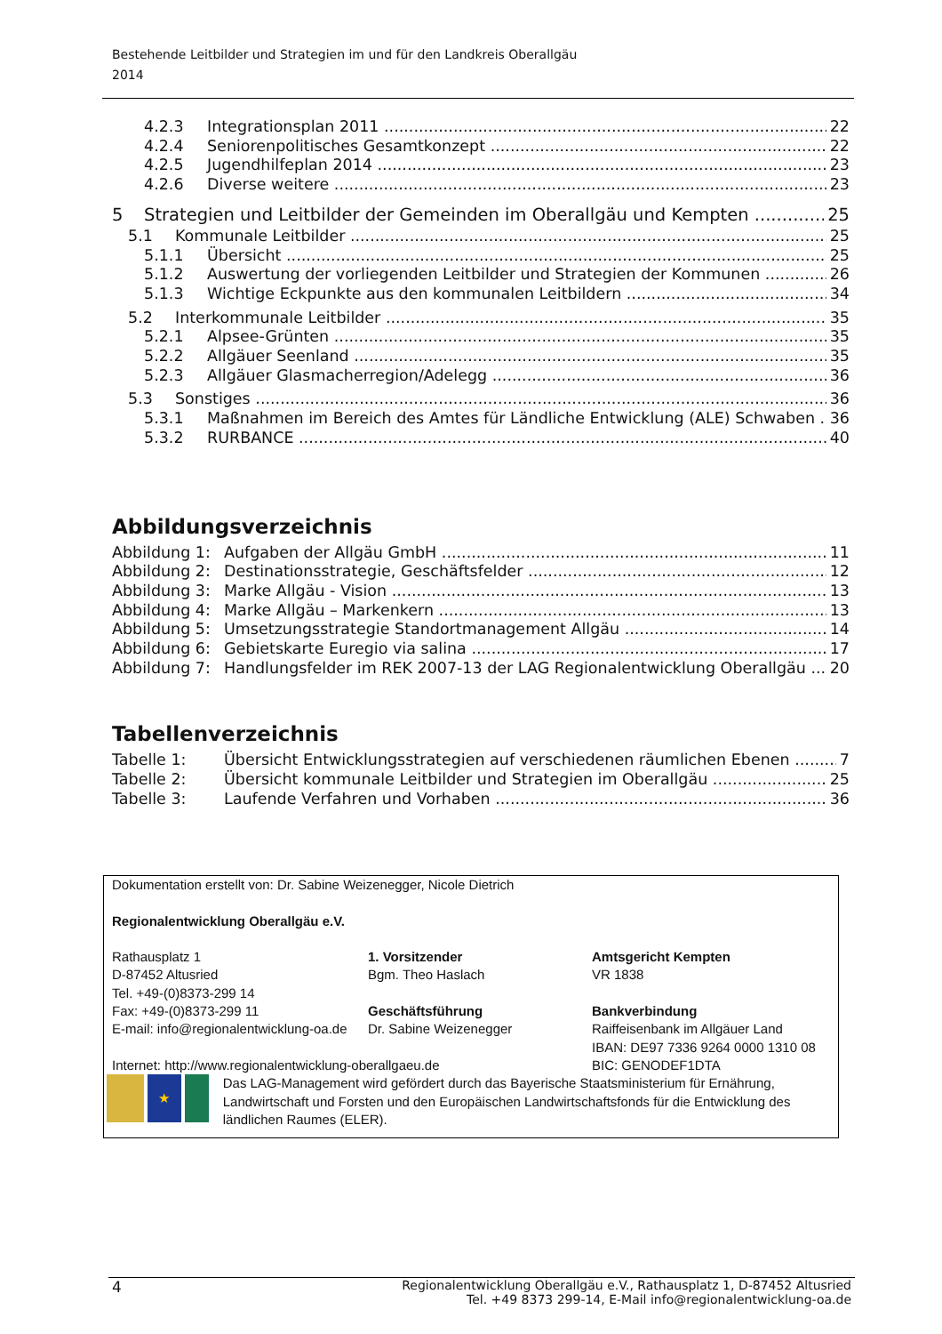Bestehende Leitbilder und Strategien im und für den Landkreis Oberallgäu
2014
4.2.3 Integrationsplan 2011 22
4.2.4 Seniorenpolitisches Gesamtkonzept 22
4.2.5 Jugendhilfeplan 2014 23
4.2.6 Diverse weitere 23
5 Strategien und Leitbilder der Gemeinden im Oberallgäu und Kempten 25
5.1 Kommunale Leitbilder 25
5.1.1 Übersicht 25
5.1.2 Auswertung der vorliegenden Leitbilder und Strategien der Kommunen 26
5.1.3 Wichtige Eckpunkte aus den kommunalen Leitbildern 34
5.2 Interkommunale Leitbilder 35
5.2.1 Alpsee-Grünten 35
5.2.2 Allgäuer Seenland 35
5.2.3 Allgäuer Glasmacherregion/Adelegg 36
5.3 Sonstiges 36
5.3.1 Maßnahmen im Bereich des Amtes für Ländliche Entwicklung (ALE) Schwaben 36
5.3.2 RURBANCE 40
Abbildungsverzeichnis
Abbildung 1: Aufgaben der Allgäu GmbH 11
Abbildung 2: Destinationsstrategie, Geschäftsfelder 12
Abbildung 3: Marke Allgäu - Vision 13
Abbildung 4: Marke Allgäu – Markenkern 13
Abbildung 5: Umsetzungsstrategie Standortmanagement Allgäu 14
Abbildung 6: Gebietskarte Euregio via salina 17
Abbildung 7: Handlungsfelder im REK 2007-13 der LAG Regionalentwicklung Oberallgäu 20
Tabellenverzeichnis
Tabelle 1: Übersicht Entwicklungsstrategien auf verschiedenen räumlichen Ebenen 7
Tabelle 2: Übersicht kommunale Leitbilder und Strategien im Oberallgäu 25
Tabelle 3: Laufende Verfahren und Vorhaben 36
Dokumentation erstellt von: Dr. Sabine Weizenegger, Nicole Dietrich
Regionalentwicklung Oberallgäu e.V.
Rathausplatz 1
D-87452 Altusried
Tel. +49-(0)8373-299 14
Fax: +49-(0)8373-299 11
E-mail: info@regionalentwicklung-oa.de
1. Vorsitzender
Bgm. Theo Haslach
Geschäftsführung
Dr. Sabine Weizenegger
Amtsgericht Kempten
VR 1838
Bankverbindung
Raiffeisenbank im Allgäuer Land
IBAN: DE97 7336 9264 0000 1310 08
Internet: http://www.regionalentwicklung-oberallgaeu.de BIC: GENODEF1DTA
★
Das LAG-Management wird gefördert durch das Bayerische Staatsministerium für Ernährung, Landwirtschaft und Forsten und den Europäischen Landwirtschaftsfonds für die Entwicklung des ländlichen Raumes (ELER).
4 Regionalentwicklung Oberallgäu e.V., Rathausplatz 1, D-87452 Altusried
Tel. +49 8373 299-14, E-Mail info@regionalentwicklung-oa.de